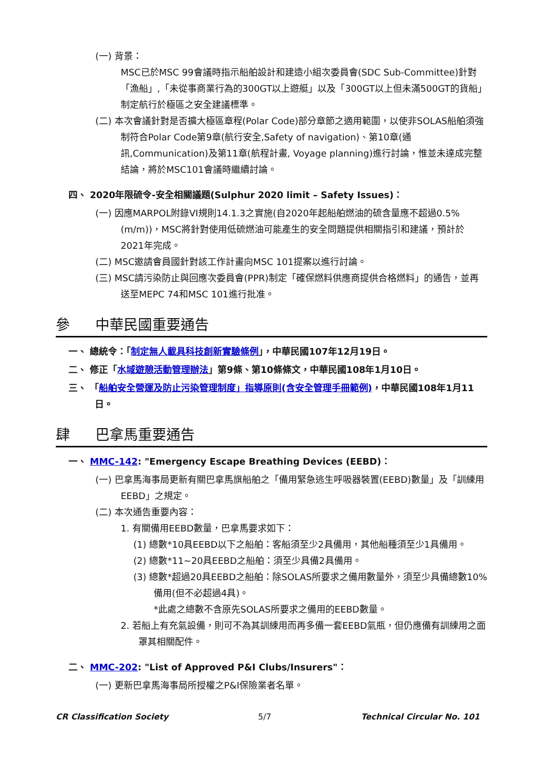(一) 背景：
MSC已於MSC 99會議時指示船舶設計和建造小組次委員會(SDC Sub-Committee)針對「漁船」,「未從事商業行為的300GT以上遊艇」以及「300GT以上但未滿500GT的貨船」制定航行於極區之安全建議標準。
(二) 本次會議針對是否擴大極區章程(Polar Code)部分章節之適用範圍，以使非SOLAS船舶須強制符合Polar Code第9章(航行安全,Safety of navigation)、第10章(通訊,Communication)及第11章(航程計畫, Voyage planning)進行討論，惟並未達成完整結論，將於MSC101會議時繼續討論。
四、 2020年限硫令-安全相關議題(Sulphur 2020 limit – Safety Issues)：
(一) 因應MARPOL附錄VI規則14.1.3之實施(自2020年起船舶燃油的硫含量應不超過0.5%(m/m))，MSC將針對使用低硫燃油可能產生的安全問題提供相關指引和建議，預計於2021年完成。
(二) MSC邀請會員國針對該工作計畫向MSC 101提案以進行討論。
(三) MSC請污染防止與回應次委員會(PPR)制定「確保燃料供應商提供合格燃料」的通告，並再送至MEPC 74和MSC 101進行批准。
參 中華民國重要通告
一、 總統令：「制定無人載具科技創新實驗條例」，中華民國107年12月19日。
二、 修正「水域遊憩活動管理辦法」第9條、第10條條文，中華民國108年1月10日。
三、 「船舶安全營運及防止污染管理制度」指導原則(含安全管理手冊範例)，中華民國108年1月11日。
肆 巴拿馬重要通告
一、 MMC-142: "Emergency Escape Breathing Devices (EEBD)：
(一) 巴拿馬海事局更新有關巴拿馬旗船舶之「備用緊急逃生呼吸器裝置(EEBD)數量」及「訓練用EEBD」之規定。
(二) 本次通告重要內容：
1. 有關備用EEBD數量，巴拿馬要求如下：
(1) 總數*10具EEBD以下之船舶：客船須至少2具備用，其他船種須至少1具備用。
(2) 總數*11~20具EEBD之船舶：須至少具備2具備用。
(3) 總數*超過20具EEBD之船舶：除SOLAS所要求之備用數量外，須至少具備總數10%備用(但不必超過4具)。
*此處之總數不含原先SOLAS所要求之備用的EEBD數量。
2. 若船上有充氣設備，則可不為其訓練用而再多備一套EEBD氣瓶，但仍應備有訓練用之面罩其相關配件。
二、 MMC-202: "List of Approved P&I Clubs/Insurers"：
(一) 更新巴拿馬海事局所授權之P&I保險業者名單。
CR Classification Society 5/7 Technical Circular No. 101